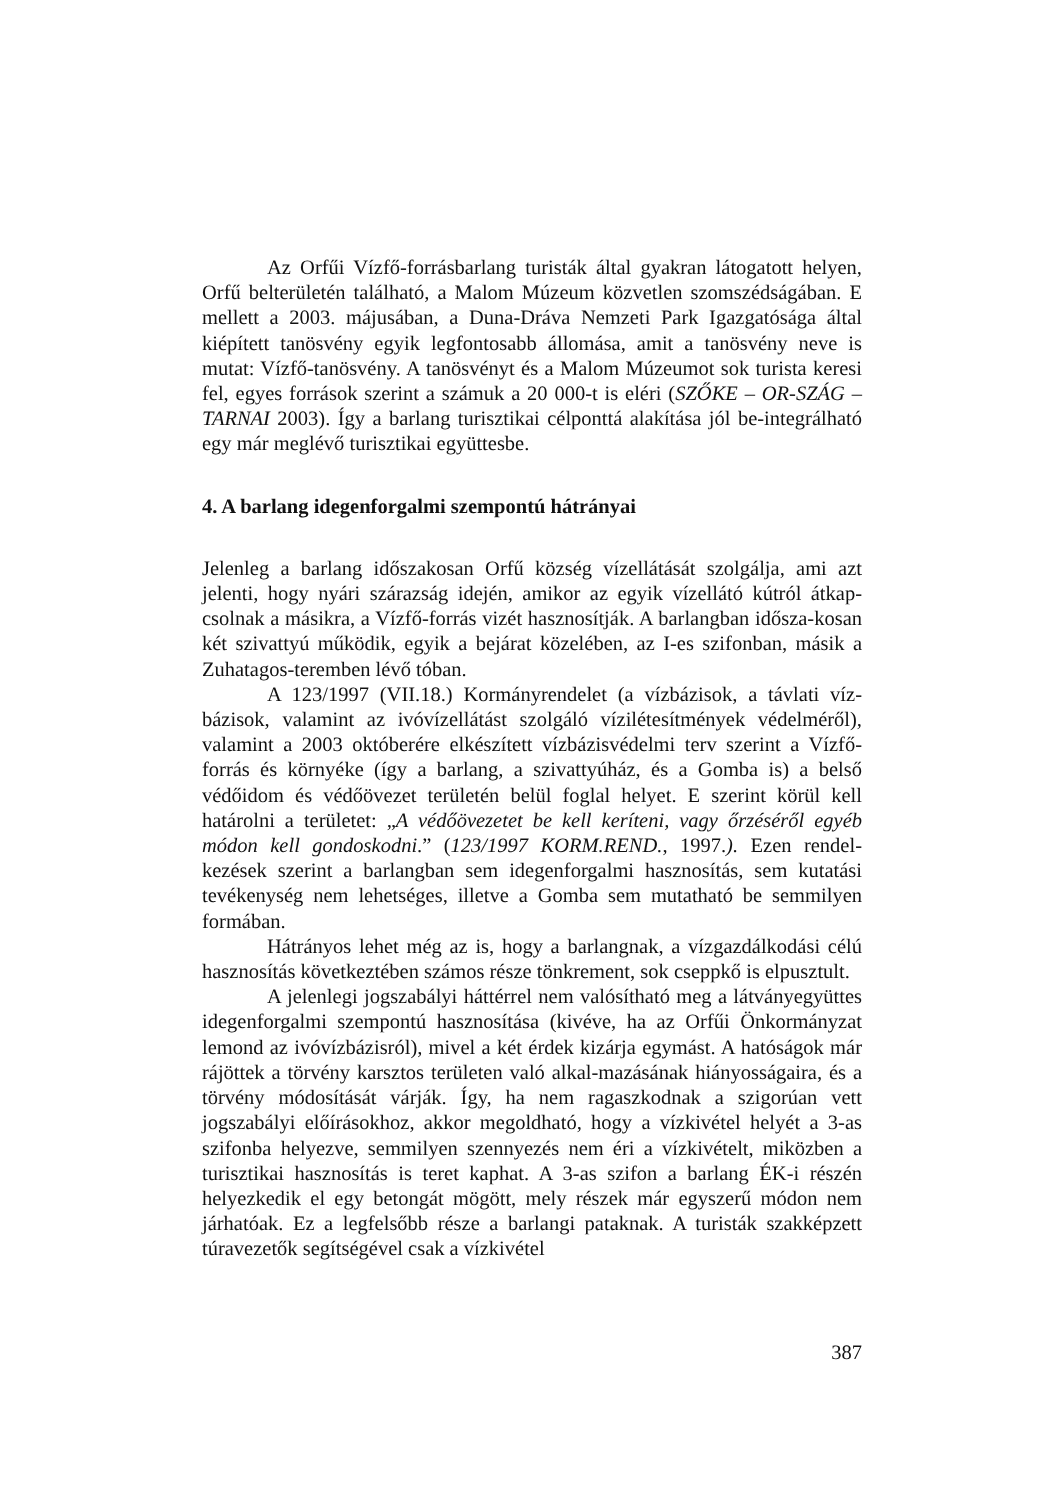Az Orfűi Vízfő-forrásbarlang turisták által gyakran látogatott helyen, Orfű belterületén található, a Malom Múzeum közvetlen szomszédságában. E mellett a 2003. májusában, a Duna-Dráva Nemzeti Park Igazgatósága által kiépített tanösvény egyik legfontosabb állomása, amit a tanösvény neve is mutat: Vízfő-tanösvény. A tanösvényt és a Malom Múzeumot sok turista keresi fel, egyes források szerint a számuk a 20 000-t is eléri (SZŐKE – OR-SZÁG – TARNAI 2003). Így a barlang turisztikai célponttá alakítása jól be-integrálható egy már meglévő turisztikai együttesbe.
4. A barlang idegenforgalmi szempontú hátrányai
Jelenleg a barlang időszakosan Orfű község vízellátását szolgálja, ami azt jelenti, hogy nyári szárazság idején, amikor az egyik vízellátó kútról átkap-csolnak a másikra, a Vízfő-forrás vizét hasznosítják. A barlangban idősza-kosan két szivattyú működik, egyik a bejárat közelében, az I-es szifonban, másik a Zuhatagos-teremben lévő tóban.
A 123/1997 (VII.18.) Kormányrendelet (a vízbázisok, a távlati víz-bázisok, valamint az ivóvízellátást szolgáló vízilétesítmények védelméről), valamint a 2003 októberére elkészített vízbázisvédelmi terv szerint a Vízfő-forrás és környéke (így a barlang, a szivattyúház, és a Gomba is) a belső védőidom és védőövezet területén belül foglal helyet. E szerint körül kell határolni a területet: „A védőövezetet be kell keríteni, vagy őrzéséről egyéb módon kell gondoskodni.” (123/1997 KORM.REND., 1997.). Ezen rendel-kezések szerint a barlangban sem idegenforgalmi hasznosítás, sem kutatási tevékenység nem lehetséges, illetve a Gomba sem mutatható be semmilyen formában.
Hátrányos lehet még az is, hogy a barlangnak, a vízgazdálkodási célú hasznosítás következtében számos része tönkrement, sok cseppkő is elpusztult.
A jelenlegi jogszabályi háttérrel nem valósítható meg a látványegyüttes idegenforgalmi szempontú hasznosítása (kivéve, ha az Orfűi Önkormányzat lemond az ivóvízbázisról), mivel a két érdek kizárja egymást. A hatóságok már rájöttek a törvény karsztos területen való alkal-mazásának hiányosságaira, és a törvény módosítását várják. Így, ha nem ragaszkodnak a szigorúan vett jogszabályi előírásokhoz, akkor megoldható, hogy a vízkivétel helyét a 3-as szifonba helyezve, semmilyen szennyezés nem éri a vízkivételt, miközben a turisztikai hasznosítás is teret kaphat. A 3-as szifon a barlang ÉK-i részén helyezkedik el egy betongát mögött, mely részek már egyszerű módon nem járhatóak. Ez a legfelsőbb része a barlangi pataknak. A turisták szakképzett túravezetők segítségével csak a vízkivétel
387